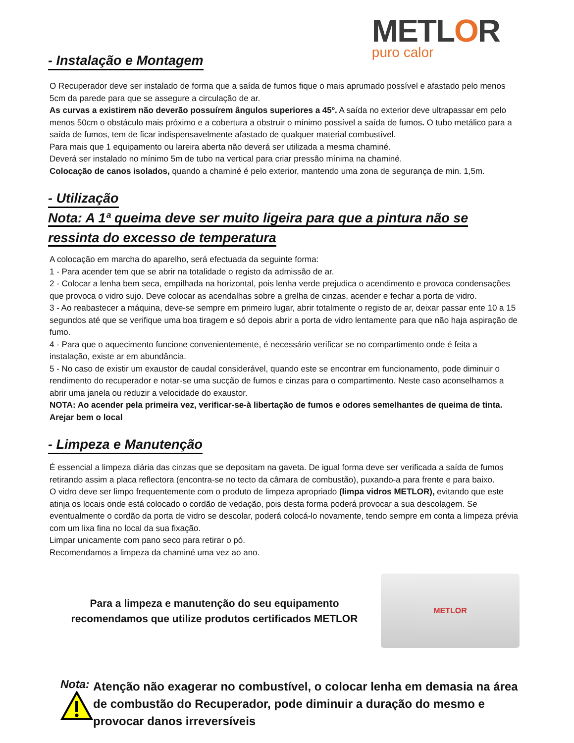METLOR
puro calor
- Instalação e Montagem
O Recuperador deve ser instalado de forma que a saída de fumos fique o mais aprumado possível e afastado pelo menos 5cm da parede para que se assegure a circulação de ar.
As curvas a existirem não deverão possuírem ângulos superiores a 45º. A saída no exterior deve ultrapassar em pelo menos 50cm o obstáculo mais próximo e a cobertura a obstruir o mínimo possível a saída de fumos. O tubo metálico para a saída de fumos, tem de ficar indispensavelmente afastado de qualquer material combustível.
Para mais que 1 equipamento ou lareira aberta não deverá ser utilizada a mesma chaminé.
Deverá ser instalado no mínimo 5m de tubo na vertical para criar pressão mínima na chaminé.
Colocação de canos isolados, quando a chaminé é pelo exterior, mantendo uma zona de segurança de min. 1,5m.
- Utilização
Nota: A 1ª queima deve ser muito ligeira para que a pintura não se
ressinta do excesso de temperatura
A colocação em marcha do aparelho, será efectuada da seguinte forma:
1 - Para acender tem que se abrir na totalidade o registo da admissão de ar.
2 - Colocar a lenha bem seca, empilhada na horizontal, pois lenha verde prejudica o acendimento e provoca condensações que provoca o vidro sujo. Deve colocar as acendalhas sobre a grelha de cinzas, acender e fechar a porta de vidro.
3 - Ao reabastecer a máquina, deve-se sempre em primeiro lugar, abrir totalmente o registo de ar, deixar passar ente 10 a 15 segundos até que se verifique uma boa tiragem e só depois abrir a porta de vidro lentamente para que não haja aspiração de fumo.
4 - Para que o aquecimento funcione convenientemente, é necessário verificar se no compartimento onde é feita a instalação, existe ar em abundância.
5 - No caso de existir um exaustor de caudal considerável, quando este se encontrar em funcionamento, pode diminuir o rendimento do recuperador e notar-se uma sucção de fumos e cinzas para o compartimento. Neste caso aconselhamos a abrir uma janela ou reduzir a velocidade do exaustor.
NOTA: Ao acender pela primeira vez, verificar-se-à libertação de fumos e odores semelhantes de queima de tinta. Arejar bem o local
- Limpeza e Manutenção
É essencial a limpeza diária das cinzas que se depositam na gaveta. De igual forma deve ser verificada a saída de fumos retirando assim a placa reflectora (encontra-se no tecto da câmara de combustão), puxando-a para frente e para baixo.
O vidro deve ser limpo frequentemente com o produto de limpeza apropriado (limpa vidros METLOR), evitando que este atinja os locais onde está colocado o cordão de vedação, pois desta forma poderá provocar a sua descolagem. Se eventualmente o cordão da porta de vidro se descolar, poderá colocá-lo novamente, tendo sempre em conta a limpeza prévia com um lixa fina no local da sua fixação.
Limpar unicamente com pano seco para retirar o pó.
Recomendamos a limpeza da chaminé uma vez ao ano.
Para a limpeza e manutenção do seu equipamento
recomendamos que utilize produtos certificados METLOR
METLOR
Nota:
Atenção não exagerar no combustível, o colocar lenha em demasia na área de combustão do Recuperador, pode diminuir a duração do mesmo e provocar danos irreversíveis